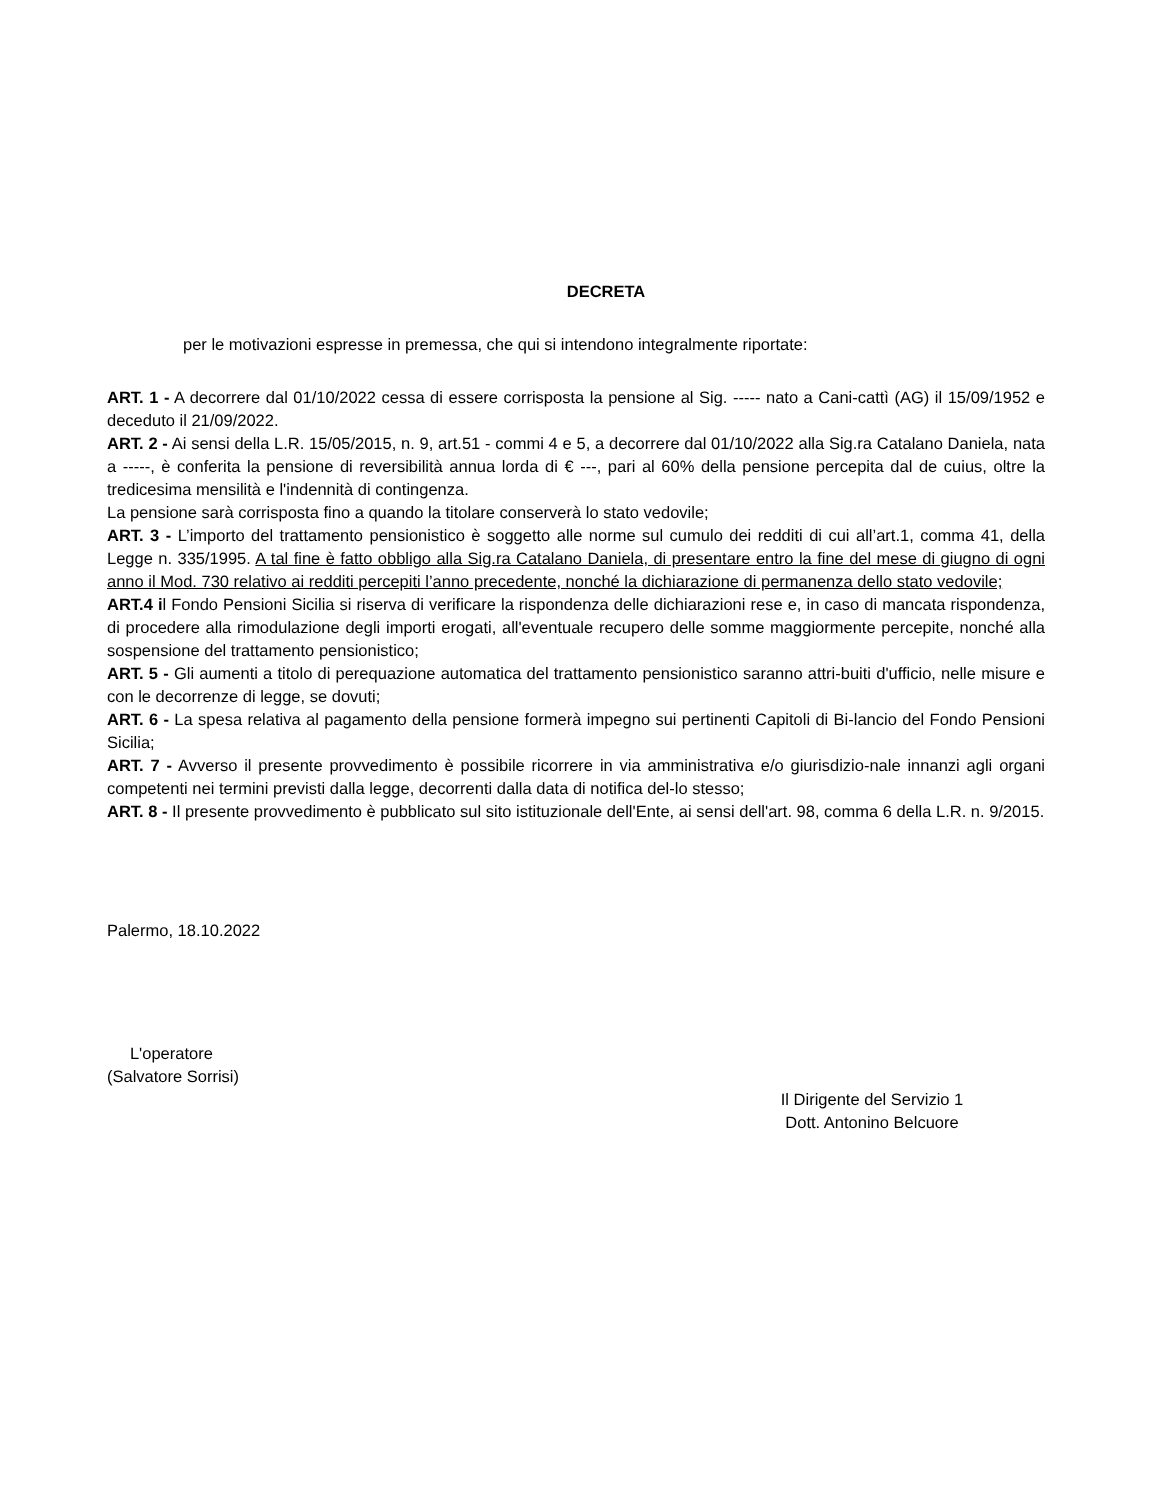DECRETA
per le motivazioni espresse in premessa, che qui si intendono integralmente riportate:
ART. 1 - A decorrere dal 01/10/2022 cessa di essere corrisposta la pensione al Sig. ----- nato a Cani-cattì (AG) il 15/09/1952 e deceduto il 21/09/2022.
ART. 2 - Ai sensi della L.R. 15/05/2015, n. 9, art.51 - commi 4 e 5, a decorrere dal 01/10/2022 alla Sig.ra Catalano Daniela, nata a -----, è conferita la pensione di reversibilità annua lorda di € ---, pari al 60% della pensione percepita dal de cuius, oltre la tredicesima mensilità e l'indennità di contingenza.
La pensione sarà corrisposta fino a quando la titolare conserverà lo stato vedovile;
ART. 3 - L’importo del trattamento pensionistico è soggetto alle norme sul cumulo dei redditi di cui all’art.1, comma 41, della Legge n. 335/1995. A tal fine è fatto obbligo alla Sig.ra Catalano Daniela, di presentare entro la fine del mese di giugno di ogni anno il Mod. 730 relativo ai redditi percepiti l’anno precedente, nonché la dichiarazione di permanenza dello stato vedovile;
ART.4 il Fondo Pensioni Sicilia si riserva di verificare la rispondenza delle dichiarazioni rese e, in caso di mancata rispondenza, di procedere alla rimodulazione degli importi erogati, all'eventuale recupero delle somme maggiormente percepite, nonché alla sospensione del trattamento pensionistico;
ART. 5 - Gli aumenti a titolo di perequazione automatica del trattamento pensionistico saranno attri-buiti d'ufficio, nelle misure e con le decorrenze di legge, se dovuti;
ART. 6 - La spesa relativa al pagamento della pensione formerà impegno sui pertinenti Capitoli di Bi-lancio del Fondo Pensioni Sicilia;
ART. 7 - Avverso il presente provvedimento è possibile ricorrere in via amministrativa e/o giurisdizio-nale innanzi agli organi competenti nei termini previsti dalla legge, decorrenti dalla data di notifica del-lo stesso;
ART. 8 - Il presente provvedimento è pubblicato sul sito istituzionale dell'Ente, ai sensi dell'art. 98, comma 6 della L.R. n. 9/2015.
Palermo, 18.10.2022
L'operatore
(Salvatore Sorrisi)
Il Dirigente del Servizio 1
Dott. Antonino Belcuore